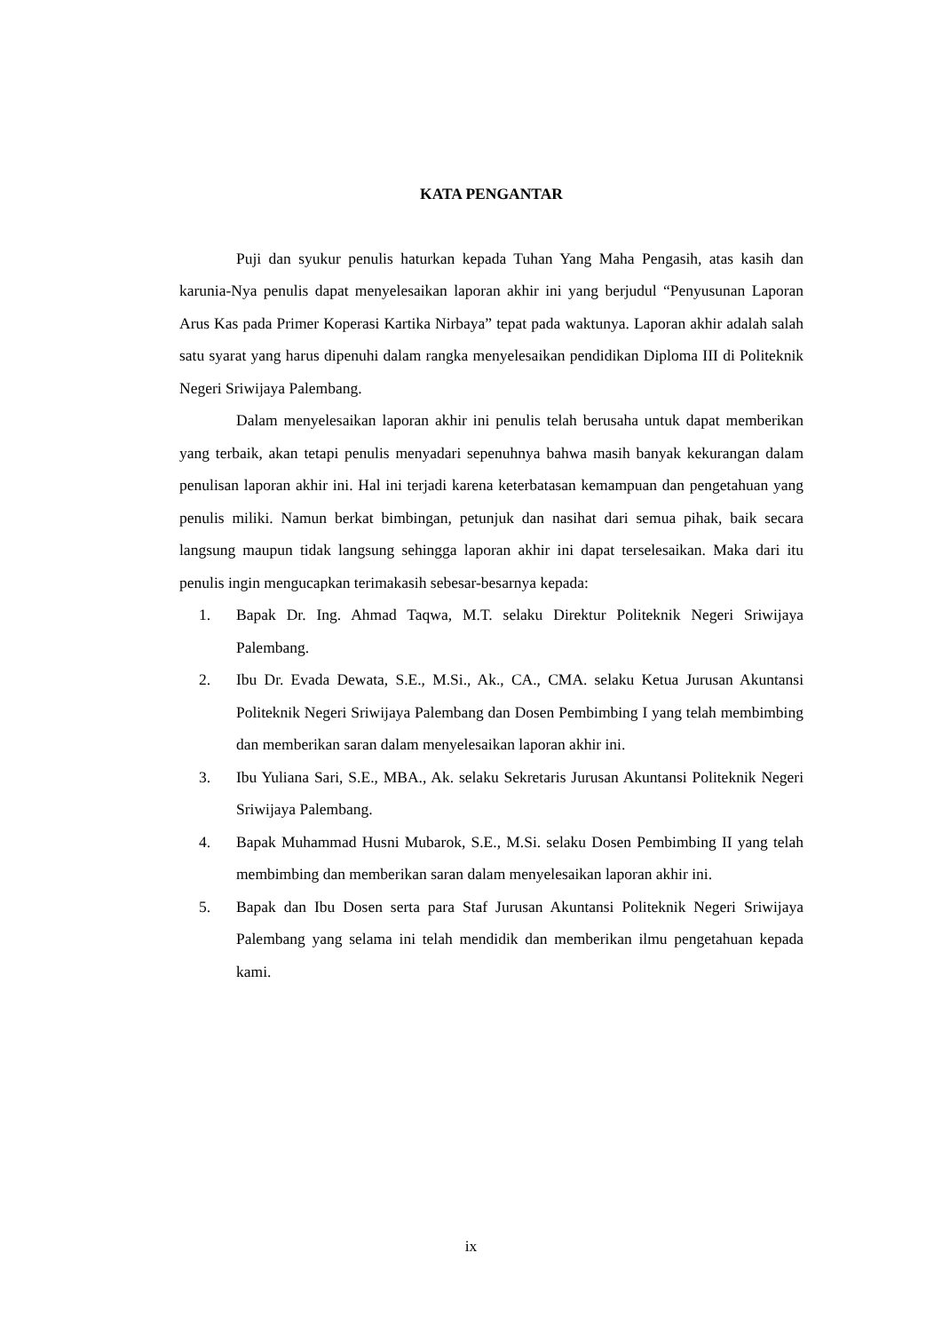KATA PENGANTAR
Puji dan syukur penulis haturkan kepada Tuhan Yang Maha Pengasih, atas kasih dan karunia-Nya penulis dapat menyelesaikan laporan akhir ini yang berjudul “Penyusunan Laporan Arus Kas pada Primer Koperasi Kartika Nirbaya” tepat pada waktunya. Laporan akhir adalah salah satu syarat yang harus dipenuhi dalam rangka menyelesaikan pendidikan Diploma III di Politeknik Negeri Sriwijaya Palembang.
Dalam menyelesaikan laporan akhir ini penulis telah berusaha untuk dapat memberikan yang terbaik, akan tetapi penulis menyadari sepenuhnya bahwa masih banyak kekurangan dalam penulisan laporan akhir ini. Hal ini terjadi karena keterbatasan kemampuan dan pengetahuan yang penulis miliki. Namun berkat bimbingan, petunjuk dan nasihat dari semua pihak, baik secara langsung maupun tidak langsung sehingga laporan akhir ini dapat terselesaikan. Maka dari itu penulis ingin mengucapkan terimakasih sebesar-besarnya kepada:
1. Bapak Dr. Ing. Ahmad Taqwa, M.T. selaku Direktur Politeknik Negeri Sriwijaya Palembang.
2. Ibu Dr. Evada Dewata, S.E., M.Si., Ak., CA., CMA. selaku Ketua Jurusan Akuntansi Politeknik Negeri Sriwijaya Palembang dan Dosen Pembimbing I yang telah membimbing dan memberikan saran dalam menyelesaikan laporan akhir ini.
3. Ibu Yuliana Sari, S.E., MBA., Ak. selaku Sekretaris Jurusan Akuntansi Politeknik Negeri Sriwijaya Palembang.
4. Bapak Muhammad Husni Mubarok, S.E., M.Si. selaku Dosen Pembimbing II yang telah membimbing dan memberikan saran dalam menyelesaikan laporan akhir ini.
5. Bapak dan Ibu Dosen serta para Staf Jurusan Akuntansi Politeknik Negeri Sriwijaya Palembang yang selama ini telah mendidik dan memberikan ilmu pengetahuan kepada kami.
ix